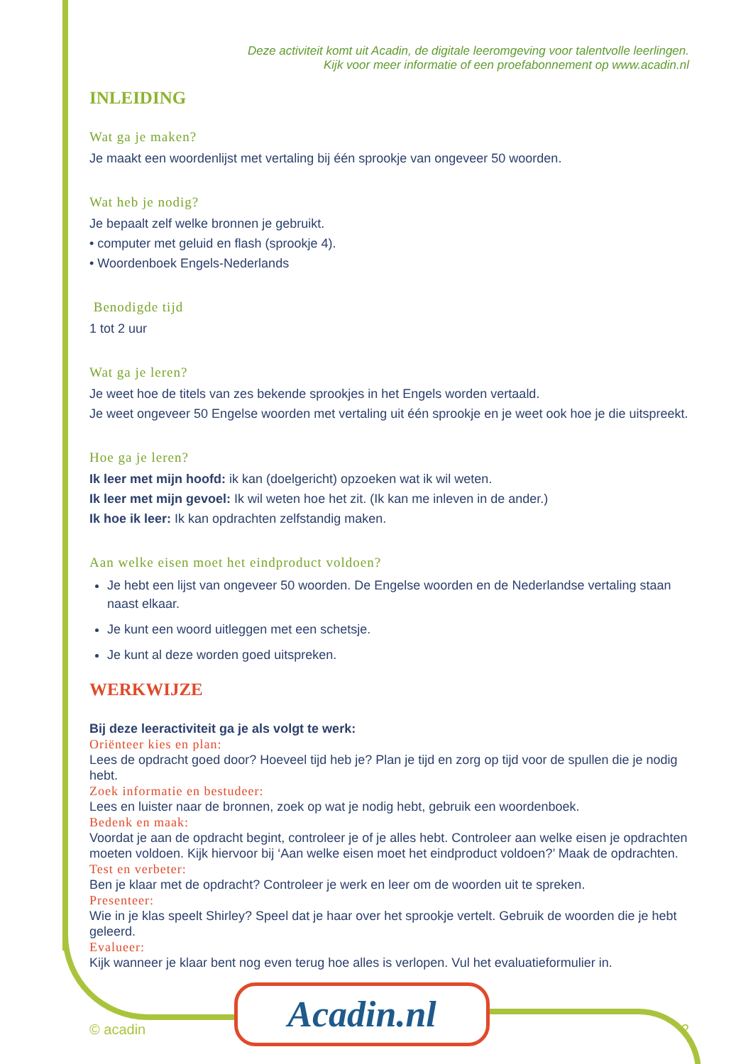Deze activiteit komt uit Acadin, de digitale leeromgeving voor talentvolle leerlingen.
Kijk voor meer informatie of een proefabonnement op www.acadin.nl
INLEIDING
Wat ga je maken?
Je maakt een woordenlijst met vertaling bij één sprookje van ongeveer 50 woorden.
Wat heb je nodig?
Je bepaalt zelf welke bronnen je gebruikt.
• computer met geluid en flash (sprookje 4).
• Woordenboek Engels-Nederlands
Benodigde tijd
1 tot 2 uur
Wat ga je leren?
Je weet hoe de titels van zes bekende sprookjes in het Engels worden vertaald.
Je weet ongeveer 50 Engelse woorden met vertaling uit één sprookje en je weet ook hoe je die uitspreekt.
Hoe ga je leren?
Ik leer met mijn hoofd: ik kan (doelgericht) opzoeken wat ik wil weten.
Ik leer met mijn gevoel: Ik wil weten hoe het zit. (Ik kan me inleven in de ander.)
Ik hoe ik leer: Ik kan opdrachten zelfstandig maken.
Aan welke eisen moet het eindproduct voldoen?
Je hebt een lijst van ongeveer 50 woorden. De Engelse woorden en de Nederlandse vertaling staan naast elkaar.
Je kunt een woord uitleggen met een schetsje.
Je kunt al deze worden goed uitspreken.
WERKWIJZE
Bij deze leeractiviteit ga je als volgt te werk:
Oriënteer kies en plan:
Lees de opdracht goed door? Hoeveel tijd heb je? Plan je tijd en zorg op tijd voor de spullen die je nodig hebt.
Zoek informatie en bestudeer:
Lees en luister naar de bronnen, zoek op wat je nodig hebt, gebruik een woordenboek.
Bedenk en maak:
Voordat je aan de opdracht begint, controleer je of je alles hebt. Controleer aan welke eisen je opdrachten moeten voldoen. Kijk hiervoor bij ‘Aan welke eisen moet het eindproduct voldoen?’ Maak de opdrachten.
Test en verbeter:
Ben je klaar met de opdracht? Controleer je werk en leer om de woorden uit te spreken.
Presenteer:
Wie in je klas speelt Shirley? Speel dat je haar over het sprookje vertelt. Gebruik de woorden die je hebt geleerd.
Evalueer:
Kijk wanneer je klaar bent nog even terug hoe alles is verlopen. Vul het evaluatieformulier in.
© acadin 2
Acadin.nl